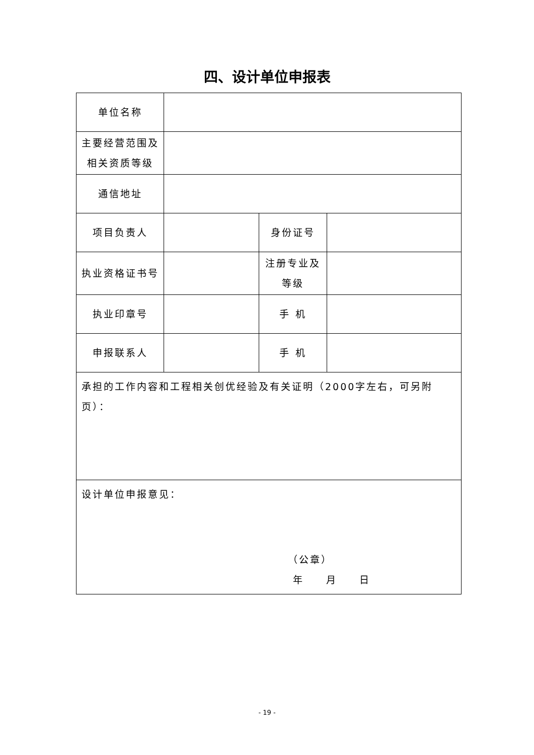四、设计单位申报表
| 单位名称 | | | |
| 主要经营范围及 相关资质等级 | | | |
| 通信地址 | | | |
| 项目负责人 | | 身份证号 | |
| 执业资格证书号 | | 注册专业及 等级 | |
| 执业印章号 | | 手 机 | |
| 申报联系人 | | 手 机 | |
| 承担的工作内容和工程相关创优经验及有关证明（2000字左右，可另附页）： | | | |
| 设计单位申报意见： （公章） 年 月 日 | | | |
- 19 -